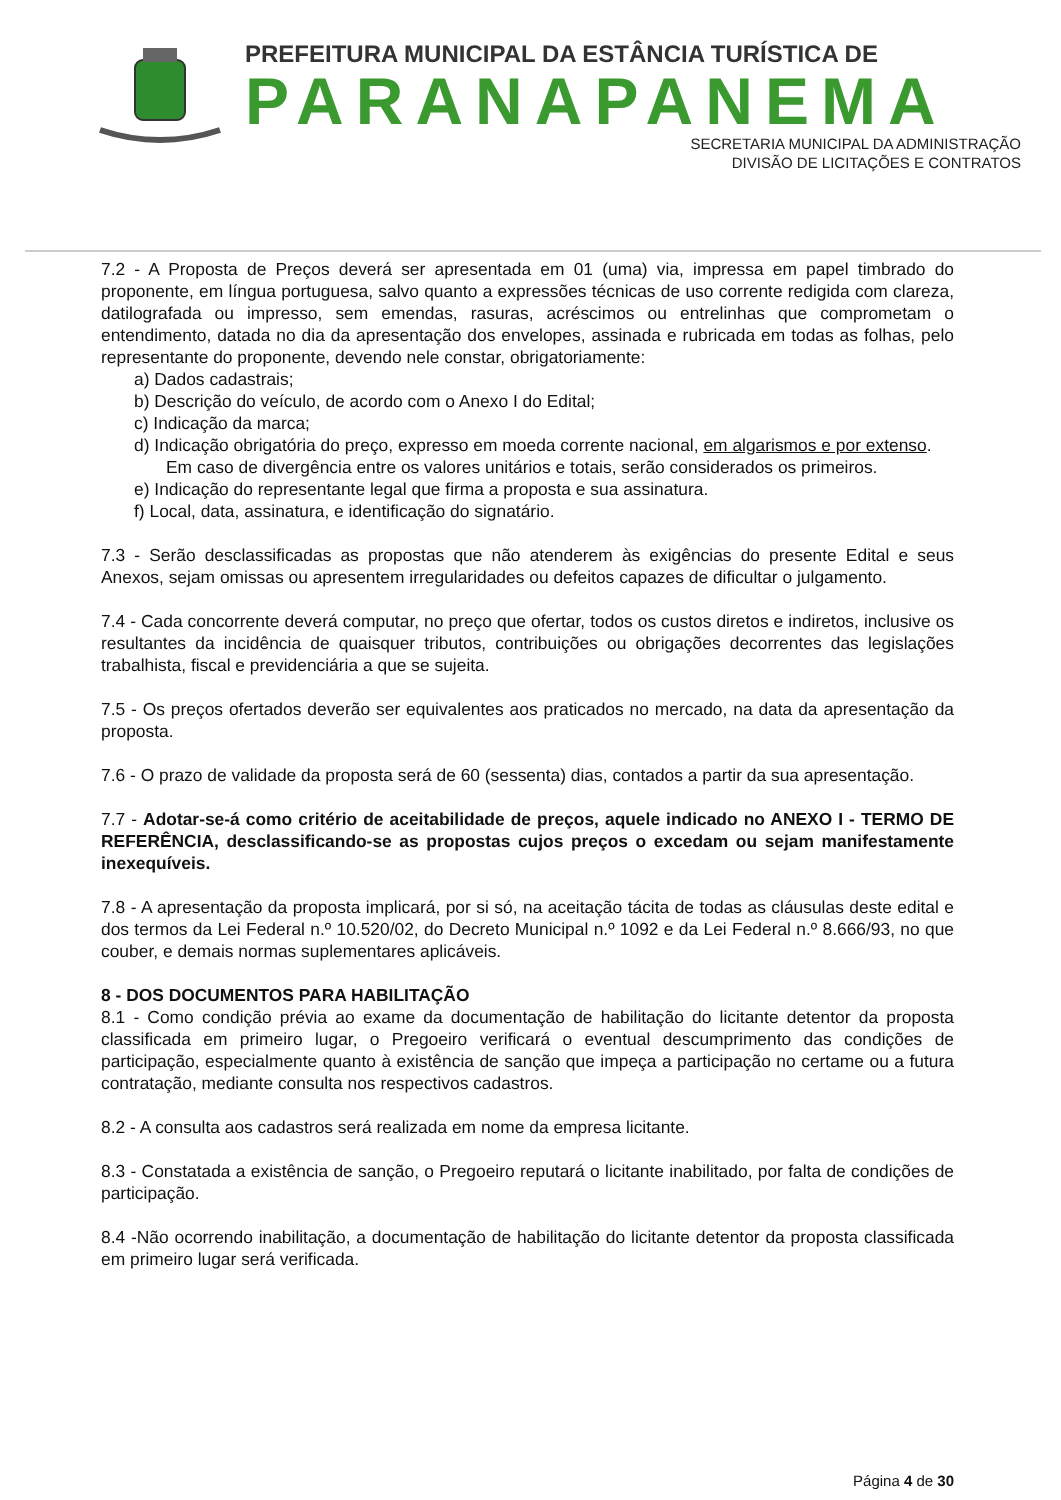PREFEITURA MUNICIPAL DA ESTÂNCIA TURÍSTICA DE
PARANAPANEMA
SECRETARIA MUNICIPAL DA ADMINISTRAÇÃO
DIVISÃO DE LICITAÇÕES E CONTRATOS
7.2 - A Proposta de Preços deverá ser apresentada em 01 (uma) via, impressa em papel timbrado do proponente, em língua portuguesa, salvo quanto a expressões técnicas de uso corrente redigida com clareza, datilografada ou impresso, sem emendas, rasuras, acréscimos ou entrelinhas que comprometam o entendimento, datada no dia da apresentação dos envelopes, assinada e rubricada em todas as folhas, pelo representante do proponente, devendo nele constar, obrigatoriamente:
a) Dados cadastrais;
b) Descrição do veículo, de acordo com o Anexo I do Edital;
c) Indicação da marca;
d) Indicação obrigatória do preço, expresso em moeda corrente nacional, em algarismos e por extenso. Em caso de divergência entre os valores unitários e totais, serão considerados os primeiros.
e) Indicação do representante legal que firma a proposta e sua assinatura.
f) Local, data, assinatura, e identificação do signatário.
7.3 - Serão desclassificadas as propostas que não atenderem às exigências do presente Edital e seus Anexos, sejam omissas ou apresentem irregularidades ou defeitos capazes de dificultar o julgamento.
7.4 - Cada concorrente deverá computar, no preço que ofertar, todos os custos diretos e indiretos, inclusive os resultantes da incidência de quaisquer tributos, contribuições ou obrigações decorrentes das legislações trabalhista, fiscal e previdenciária a que se sujeita.
7.5 - Os preços ofertados deverão ser equivalentes aos praticados no mercado, na data da apresentação da proposta.
7.6 - O prazo de validade da proposta será de 60 (sessenta) dias, contados a partir da sua apresentação.
7.7 - Adotar-se-á como critério de aceitabilidade de preços, aquele indicado no ANEXO I - TERMO DE REFERÊNCIA, desclassificando-se as propostas cujos preços o excedam ou sejam manifestamente inexequíveis.
7.8 - A apresentação da proposta implicará, por si só, na aceitação tácita de todas as cláusulas deste edital e dos termos da Lei Federal n.º 10.520/02, do Decreto Municipal n.º 1092 e da Lei Federal n.º 8.666/93, no que couber, e demais normas suplementares aplicáveis.
8 - DOS DOCUMENTOS PARA HABILITAÇÃO
8.1 - Como condição prévia ao exame da documentação de habilitação do licitante detentor da proposta classificada em primeiro lugar, o Pregoeiro verificará o eventual descumprimento das condições de participação, especialmente quanto à existência de sanção que impeça a participação no certame ou a futura contratação, mediante consulta nos respectivos cadastros.
8.2 - A consulta aos cadastros será realizada em nome da empresa licitante.
8.3 - Constatada a existência de sanção, o Pregoeiro reputará o licitante inabilitado, por falta de condições de participação.
8.4 -Não ocorrendo inabilitação, a documentação de habilitação do licitante detentor da proposta classificada em primeiro lugar será verificada.
Página 4 de 30